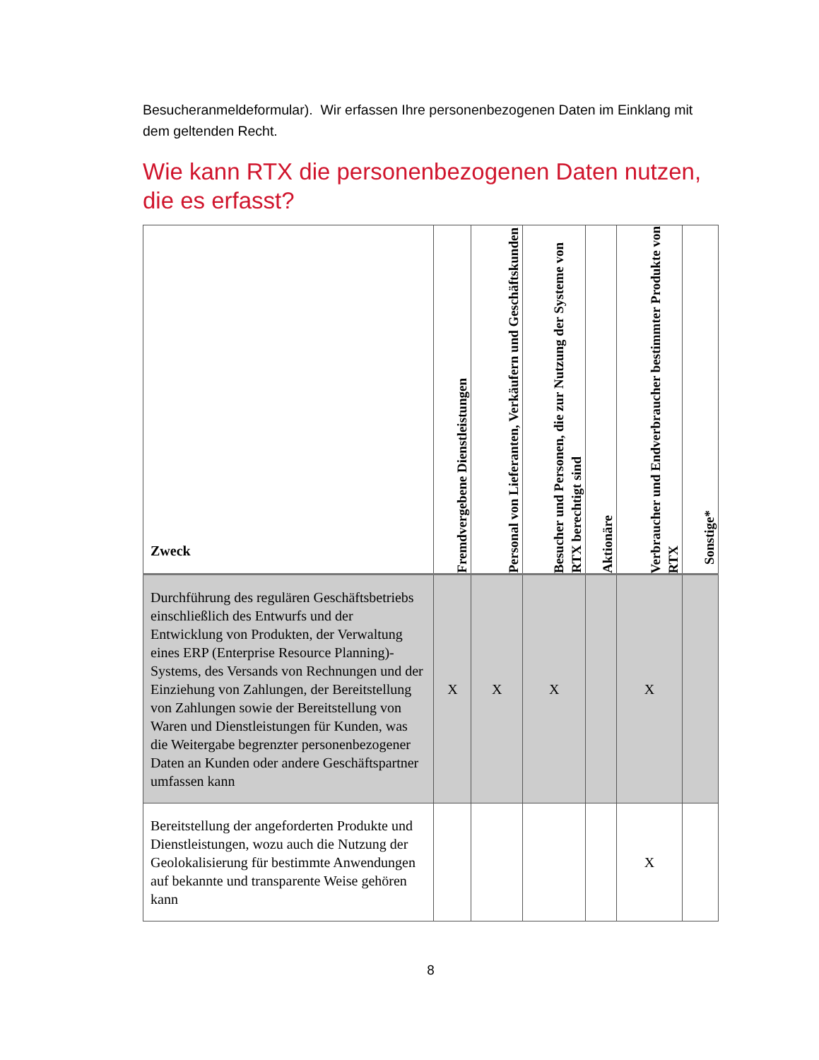Besucheranmeldeformular). Wir erfassen Ihre personenbezogenen Daten im Einklang mit dem geltenden Recht.
Wie kann RTX die personenbezogenen Daten nutzen, die es erfasst?
| Zweck | Fremdvergebene Dienstleistungen | Personal von Lieferanten, Verkäufern und Geschäftskunden | Besucher und Personen, die zur Nutzung der Systeme von RTX berechtigt sind | Aktionäre | Verbraucher und Endverbraucher bestimmter Produkte von RTX | Sonstige* |
| --- | --- | --- | --- | --- | --- | --- |
| Durchführung des regulären Geschäftsbetriebs einschließlich des Entwurfs und der Entwicklung von Produkten, der Verwaltung eines ERP (Enterprise Resource Planning)-Systems, des Versands von Rechnungen und der Einziehung von Zahlungen, der Bereitstellung von Zahlungen sowie der Bereitstellung von Waren und Dienstleistungen für Kunden, was die Weitergabe begrenzter personenbezogener Daten an Kunden oder andere Geschäftspartner umfassen kann | X | X | X | | X | |
| Bereitstellung der angeforderten Produkte und Dienstleistungen, wozu auch die Nutzung der Geolokalisierung für bestimmte Anwendungen auf bekannte und transparente Weise gehören kann | | | | | X | |
8